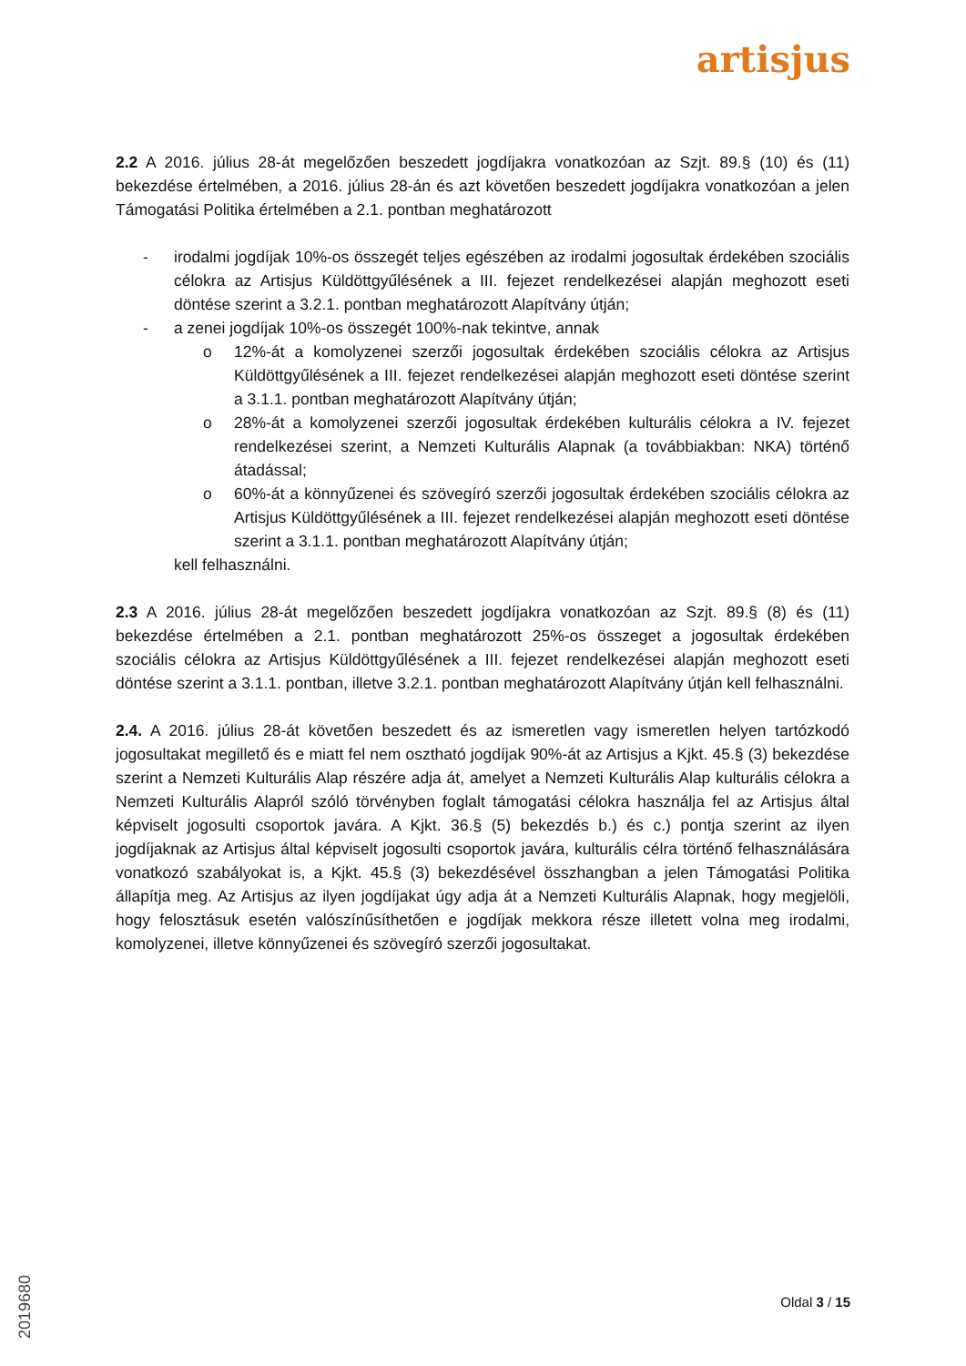artisjus
2.2 A 2016. július 28-át megelőzően beszedett jogdíjakra vonatkozóan az Szjt. 89.§ (10) és (11) bekezdése értelmében, a 2016. július 28-án és azt követően beszedett jogdíjakra vonatkozóan a jelen Támogatási Politika értelmében a 2.1. pontban meghatározott
- irodalmi jogdíjak 10%-os összegét teljes egészében az irodalmi jogosultak érdekében szociális célokra az Artisjus Küldöttgyűlésének a III. fejezet rendelkezései alapján meghozott eseti döntése szerint a 3.2.1. pontban meghatározott Alapítvány útján;
- a zenei jogdíjak 10%-os összegét 100%-nak tekintve, annak
o 12%-át a komolyzenei szerzői jogosultak érdekében szociális célokra az Artisjus Küldöttgyűlésének a III. fejezet rendelkezései alapján meghozott eseti döntése szerint a 3.1.1. pontban meghatározott Alapítvány útján;
o 28%-át a komolyzenei szerzői jogosultak érdekében kulturális célokra a IV. fejezet rendelkezései szerint, a Nemzeti Kulturális Alapnak (a továbbiakban: NKA) történő átadással;
o 60%-át a könnyűzenei és szövegíró szerzői jogosultak érdekében szociális célokra az Artisjus Küldöttgyűlésének a III. fejezet rendelkezései alapján meghozott eseti döntése szerint a 3.1.1. pontban meghatározott Alapítvány útján;
kell felhasználni.
2.3 A 2016. július 28-át megelőzően beszedett jogdíjakra vonatkozóan az Szjt. 89.§ (8) és (11) bekezdése értelmében a 2.1. pontban meghatározott 25%-os összeget a jogosultak érdekében szociális célokra az Artisjus Küldöttgyűlésének a III. fejezet rendelkezései alapján meghozott eseti döntése szerint a 3.1.1. pontban, illetve 3.2.1. pontban meghatározott Alapítvány útján kell felhasználni.
2.4. A 2016. július 28-át követően beszedett és az ismeretlen vagy ismeretlen helyen tartózkodó jogosultakat megillető és e miatt fel nem osztható jogdíjak 90%-át az Artisjus a Kjkt. 45.§ (3) bekezdése szerint a Nemzeti Kulturális Alap részére adja át, amelyet a Nemzeti Kulturális Alap kulturális célokra a Nemzeti Kulturális Alapról szóló törvényben foglalt támogatási célokra használja fel az Artisjus által képviselt jogosulti csoportok javára. A Kjkt. 36.§ (5) bekezdés b.) és c.) pontja szerint az ilyen jogdíjaknak az Artisjus által képviselt jogosulti csoportok javára, kulturális célra történő felhasználására vonatkozó szabályokat is, a Kjkt. 45.§ (3) bekezdésével összhangban a jelen Támogatási Politika állapítja meg. Az Artisjus az ilyen jogdíjakat úgy adja át a Nemzeti Kulturális Alapnak, hogy megjelöli, hogy felosztásuk esetén valószínűsíthetően e jogdíjak mekkora része illetett volna meg irodalmi, komolyzenei, illetve könnyűzenei és szövegíró szerzői jogosultakat.
2019680
Oldal 3 / 15